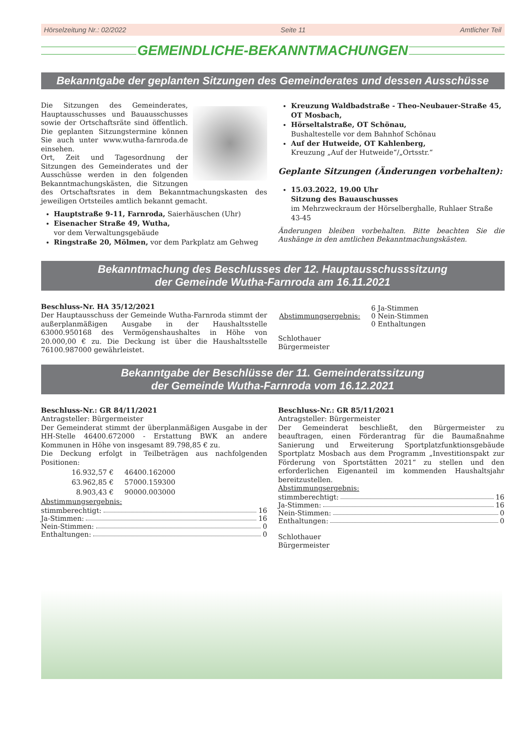Hörselzeitung Nr.: 02/2022 Seite 11 Amtlicher Teil
GEMEINDLICHE-BEKANNTMACHUNGEN
Bekanntgabe der geplanten Sitzungen des Gemeinderates und dessen Ausschüsse
Die Sitzungen des Gemeinderates, Hauptausschusses und Bauausschusses sowie der Ortschaftsräte sind öffentlich. Die geplanten Sitzungstermine können Sie auch unter www.wutha-farnroda.de einsehen.
Ort, Zeit und Tagesordnung der Sitzungen des Gemeinderates und der Ausschüsse werden in den folgenden Bekanntmachungskästen, die Sitzungen des Ortschaftsrates in dem Bekanntmachungskasten des jeweiligen Ortsteiles amtlich bekannt gemacht.
Hauptstraße 9-11, Farnroda, Saierhäuschen (Uhr)
Eisenacher Straße 49, Wutha,
vor dem Verwaltungsgebäude
Ringstraße 20, Mölmen, vor dem Parkplatz am Gehweg
Kreuzung Waldbadstraße - Theo-Neubauer-Straße 45, OT Mosbach,
Hörseltalstraße, OT Schönau,
Bushaltestelle vor dem Bahnhof Schönau
Auf der Hutweide, OT Kahlenberg,
Kreuzung „Auf der Hutweide“/„Ortsstr.“
Geplante Sitzungen (Änderungen vorbehalten):
15.03.2022, 19.00 Uhr
Sitzung des Bauauschusses
im Mehrzweckraum der Hörselberghalle, Ruhlaer Straße 43-45
Änderungen bleiben vorbehalten. Bitte beachten Sie die Aushänge in den amtlichen Bekanntmachungskästen.
Bekanntmachung des Beschlusses der 12. Hauptausschusssitzung
der Gemeinde Wutha-Farnroda am 16.11.2021
Beschluss-Nr. HA 35/12/2021
Der Hauptausschuss der Gemeinde Wutha-Farnroda stimmt der außerplanmäßigen Ausgabe in der Haushaltsstelle 63000.950168 des Vermögenshaushaltes in Höhe von 20.000,00 € zu. Die Deckung ist über die Haushaltsstelle 76100.987000 gewährleistet.
| Abstimmungsergebnis: | 6 Ja-Stimmen 0 Nein-Stimmen 0 Enthaltungen |
Schlothauer
Bürgermeister
Bekanntgabe der Beschlüsse der 11. Gemeinderatssitzung
der Gemeinde Wutha-Farnroda vom 16.12.2021
Beschluss-Nr.: GR 84/11/2021
Antragsteller: Bürgermeister
Der Gemeinderat stimmt der überplanmäßigen Ausgabe in der HH-Stelle 46400.672000 - Erstattung BWK an andere Kommunen in Höhe von insgesamt 89.798,85 € zu.
Die Deckung erfolgt in Teilbeträgen aus nachfolgenden Positionen:
| 16.932,57 € | 46400.162000 |
| 63.962,85 € | 57000.159300 |
| 8.903,43 € | 90000.003000 |
Abstimmungsergebnis:
stimmberechtigt: 16
Ja-Stimmen: 16
Nein-Stimmen: 0
Enthaltungen: 0
Beschluss-Nr.: GR 85/11/2021
Antragsteller: Bürgermeister
Der Gemeinderat beschließt, den Bürgermeister zu beauftragen, einen Förderantrag für die Baumaßnahme Sanierung und Erweiterung Sportplatzfunktionsgebäude Sportplatz Mosbach aus dem Programm „Investitionspakt zur Förderung von Sportstätten 2021“ zu stellen und den erforderlichen Eigenanteil im kommenden Haushaltsjahr bereitzustellen.
Abstimmungsergebnis:
stimmberechtigt: 16
Ja-Stimmen: 16
Nein-Stimmen: 0
Enthaltungen: 0
Schlothauer
Bürgermeister